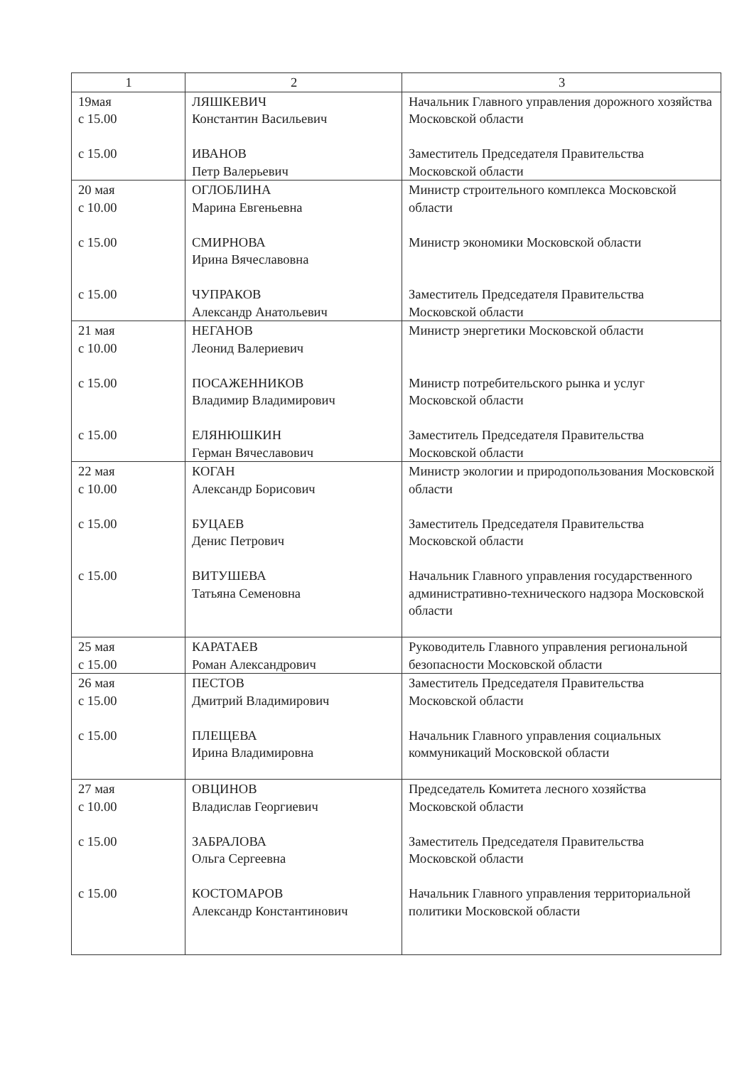| 1 | 2 | 3 |
| --- | --- | --- |
| 19мая с 15.00 с 15.00 | ЛЯШКЕВИЧ Константин Васильевич ИВАНОВ Петр Валерьевич | Начальник Главного управления дорожного хозяйства Московской области Заместитель Председателя Правительства Московской области |
| 20 мая с 10.00 с 15.00 с 15.00 | ОГЛОБЛИНА Марина Евгеньевна СМИРНОВА Ирина Вячеславовна ЧУПРАКОВ Александр Анатольевич | Министр строительного комплекса Московской области Министр экономики Московской области Заместитель Председателя Правительства Московской области |
| 21 мая с 10.00 с 15.00 с 15.00 | НЕГАНОВ Леонид Валериевич ПОСАЖЕННИКОВ Владимир Владимирович ЕЛЯНЮШКИН Герман Вячеславович | Министр энергетики Московской области Министр потребительского рынка и услуг Московской области Заместитель Председателя Правительства Московской области |
| 22 мая с 10.00 с 15.00 с 15.00 | КОГАН Александр Борисович БУЦАЕВ Денис Петрович ВИТУШЕВА Татьяна Семеновна | Министр экологии и природопользования Московской области Заместитель Председателя Правительства Московской области Начальник Главного управления государственного административно-технического надзора Московской области |
| 25 мая с 15.00 | КАРАТАЕВ Роман Александрович | Руководитель Главного управления региональной безопасности Московской области |
| 26 мая с 15.00 с 15.00 | ПЕСТОВ Дмитрий Владимирович ПЛЕЩЕВА Ирина Владимировна | Заместитель Председателя Правительства Московской области Начальник Главного управления социальных коммуникаций Московской области |
| 27 мая с 10.00 с 15.00 с 15.00 | ОВЦИНОВ Владислав Георгиевич ЗАБРАЛОВА Ольга Сергеевна КОСТОМАРОВ Александр Константинович | Председатель Комитета лесного хозяйства Московской области Заместитель Председателя Правительства Московской области Начальник Главного управления территориальной политики Московской области |